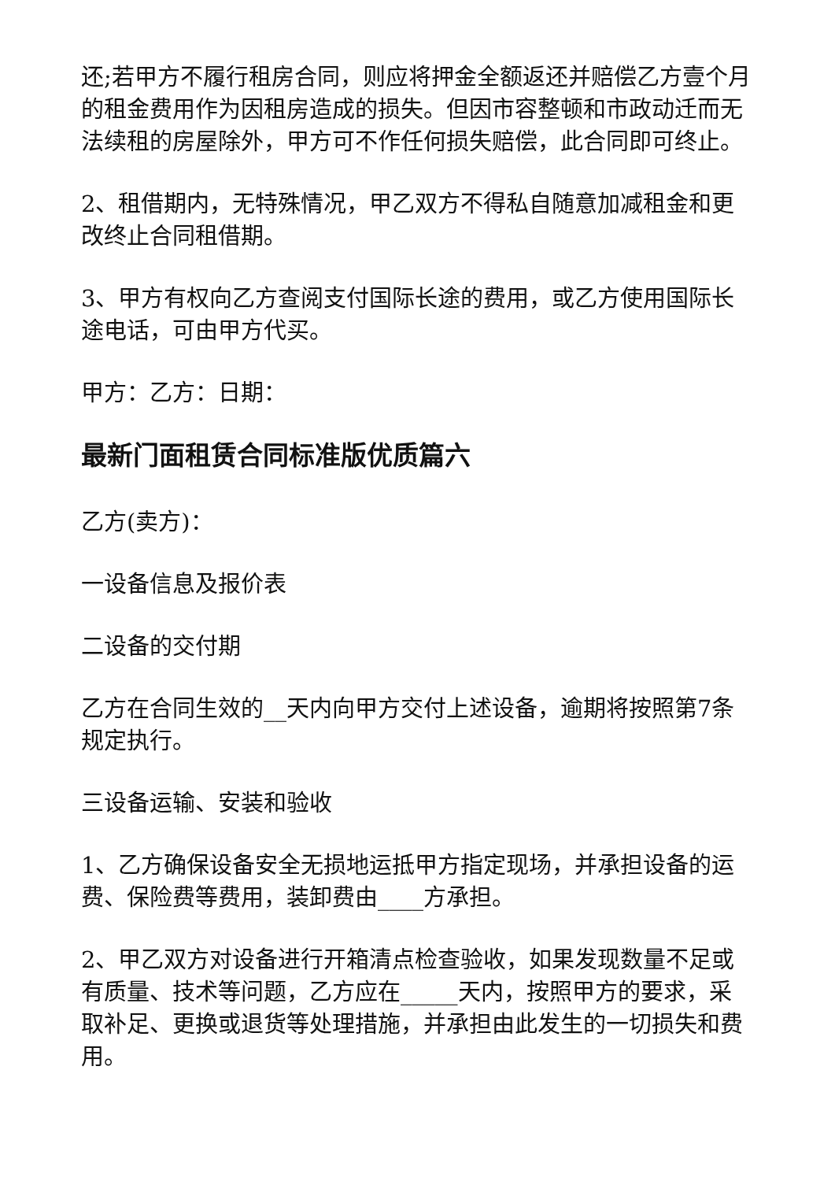还;若甲方不履行租房合同，则应将押金全额返还并赔偿乙方壹个月的租金费用作为因租房造成的损失。但因市容整顿和市政动迁而无法续租的房屋除外，甲方可不作任何损失赔偿，此合同即可终止。
2、租借期内，无特殊情况，甲乙双方不得私自随意加减租金和更改终止合同租借期。
3、甲方有权向乙方查阅支付国际长途的费用，或乙方使用国际长途电话，可由甲方代买。
甲方：乙方：日期：
最新门面租赁合同标准版优质篇六
乙方(卖方)：
一设备信息及报价表
二设备的交付期
乙方在合同生效的__天内向甲方交付上述设备，逾期将按照第7条规定执行。
三设备运输、安装和验收
1、乙方确保设备安全无损地运抵甲方指定现场，并承担设备的运费、保险费等费用，装卸费由____方承担。
2、甲乙双方对设备进行开箱清点检查验收，如果发现数量不足或有质量、技术等问题，乙方应在_____天内，按照甲方的要求，采取补足、更换或退货等处理措施，并承担由此发生的一切损失和费用。